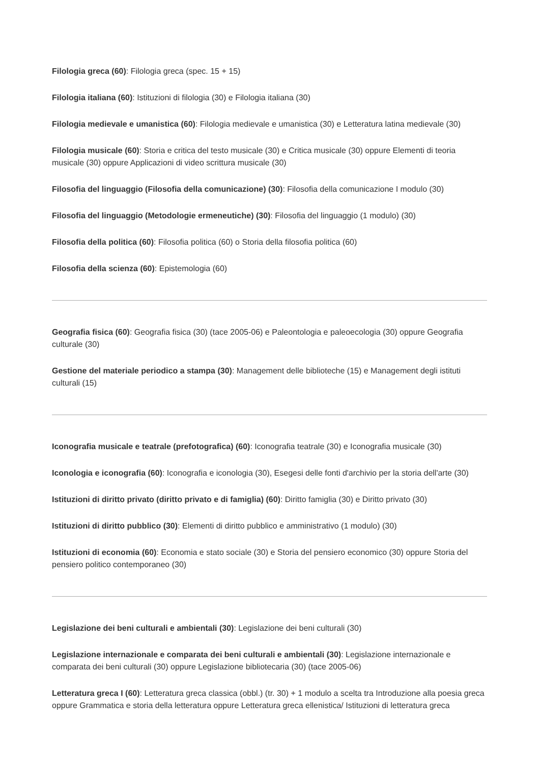Filologia greca (60): Filologia greca (spec. 15 + 15)
Filologia italiana (60): Istituzioni di filologia (30) e Filologia italiana (30)
Filologia medievale e umanistica (60): Filologia medievale e umanistica (30) e Letteratura latina medievale (30)
Filologia musicale (60): Storia e critica del testo musicale (30) e Critica musicale (30) oppure Elementi di teoria musicale (30) oppure Applicazioni di video scrittura musicale (30)
Filosofia del linguaggio (Filosofia della comunicazione) (30): Filosofia della comunicazione I modulo (30)
Filosofia del linguaggio (Metodologie ermeneutiche) (30): Filosofia del linguaggio (1 modulo) (30)
Filosofia della politica (60): Filosofia politica (60) o Storia della filosofia politica (60)
Filosofia della scienza (60): Epistemologia (60)
Geografia fisica (60): Geografia fisica (30) (tace 2005-06) e Paleontologia e paleoecologia (30) oppure Geografia culturale (30)
Gestione del materiale periodico a stampa (30): Management delle biblioteche (15) e Management degli istituti culturali (15)
Iconografia musicale e teatrale (prefotografica) (60): Iconografia teatrale (30) e Iconografia musicale (30)
Iconologia e iconografia (60): Iconografia e iconologia (30), Esegesi delle fonti d'archivio per la storia dell'arte (30)
Istituzioni di diritto privato (diritto privato e di famiglia) (60): Diritto famiglia (30) e Diritto privato (30)
Istituzioni di diritto pubblico (30): Elementi di diritto pubblico e amministrativo (1 modulo) (30)
Istituzioni di economia (60): Economia e stato sociale (30) e Storia del pensiero economico (30) oppure Storia del pensiero politico contemporaneo (30)
Legislazione dei beni culturali e ambientali (30): Legislazione dei beni culturali (30)
Legislazione internazionale e comparata dei beni culturali e ambientali (30): Legislazione internazionale e comparata dei beni culturali (30) oppure Legislazione bibliotecaria (30) (tace 2005-06)
Letteratura greca I (60): Letteratura greca classica (obbl.) (tr. 30) + 1 modulo a scelta tra Introduzione alla poesia greca oppure Grammatica e storia della letteratura oppure Letteratura greca ellenistica/ Istituzioni di letteratura greca